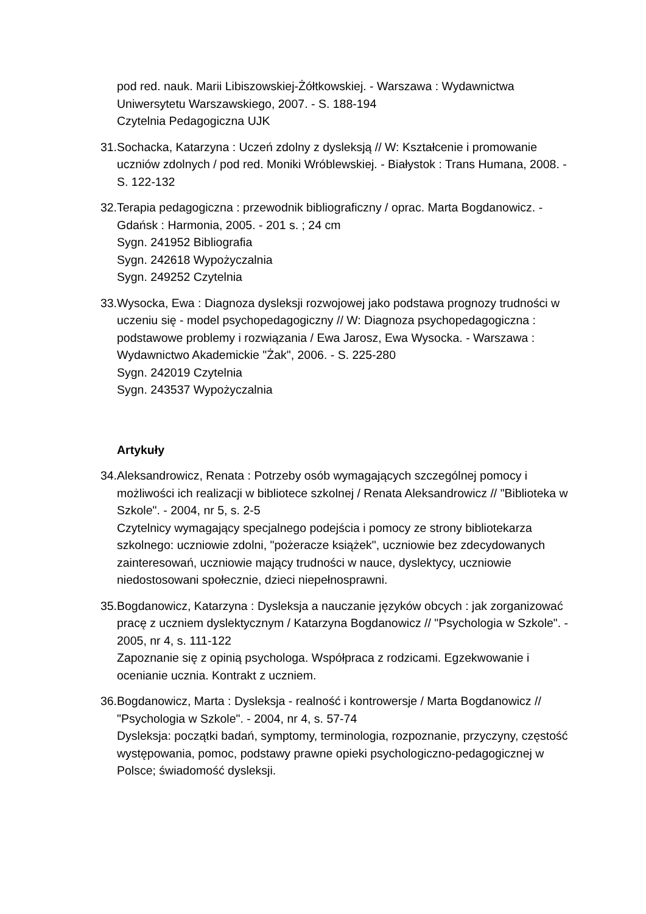pod red. nauk. Marii Libiszowskiej-Żółtkowskiej. - Warszawa : Wydawnictwa Uniwersytetu Warszawskiego, 2007. - S. 188-194
Czytelnia Pedagogiczna UJK
31. Sochacka, Katarzyna : Uczeń zdolny z dysleksją // W: Kształcenie i promowanie uczniów zdolnych / pod red. Moniki Wróblewskiej. - Białystok : Trans Humana, 2008. - S. 122-132
32. Terapia pedagogiczna : przewodnik bibliograficzny / oprac. Marta Bogdanowicz. - Gdańsk : Harmonia, 2005. - 201 s. ; 24 cm
Sygn. 241952 Bibliografia
Sygn. 242618 Wypożyczalnia
Sygn. 249252 Czytelnia
33. Wysocka, Ewa : Diagnoza dysleksji rozwojowej jako podstawa prognozy trudności w uczeniu się - model psychopedagogiczny // W: Diagnoza psychopedagogiczna : podstawowe problemy i rozwiązania / Ewa Jarosz, Ewa Wysocka. - Warszawa : Wydawnictwo Akademickie "Żak", 2006. - S. 225-280
Sygn. 242019 Czytelnia
Sygn. 243537 Wypożyczalnia
Artykuły
34. Aleksandrowicz, Renata : Potrzeby osób wymagających szczególnej pomocy i możliwości ich realizacji w bibliotece szkolnej / Renata Aleksandrowicz // "Biblioteka w Szkole". - 2004, nr 5, s. 2-5
Czytelnicy wymagający specjalnego podejścia i pomocy ze strony bibliotekarza szkolnego: uczniowie zdolni, "pożeracze książek", uczniowie bez zdecydowanych zainteresowań, uczniowie mający trudności w nauce, dyslektycy, uczniowie niedostosowani społecznie, dzieci niepełnosprawni.
35. Bogdanowicz, Katarzyna : Dysleksja a nauczanie języków obcych : jak zorganizować pracę z uczniem dyslektycznym / Katarzyna Bogdanowicz // "Psychologia w Szkole". - 2005, nr 4, s. 111-122
Zapoznanie się z opinią psychologa. Współpraca z rodzicami. Egzekwowanie i ocenianie ucznia. Kontrakt z uczniem.
36. Bogdanowicz, Marta : Dysleksja - realność i kontrowersje / Marta Bogdanowicz // "Psychologia w Szkole". - 2004, nr 4, s. 57-74
Dysleksja: początki badań, symptomy, terminologia, rozpoznanie, przyczyny, częstość występowania, pomoc, podstawy prawne opieki psychologiczno-pedagogicznej w Polsce; świadomość dysleksji.